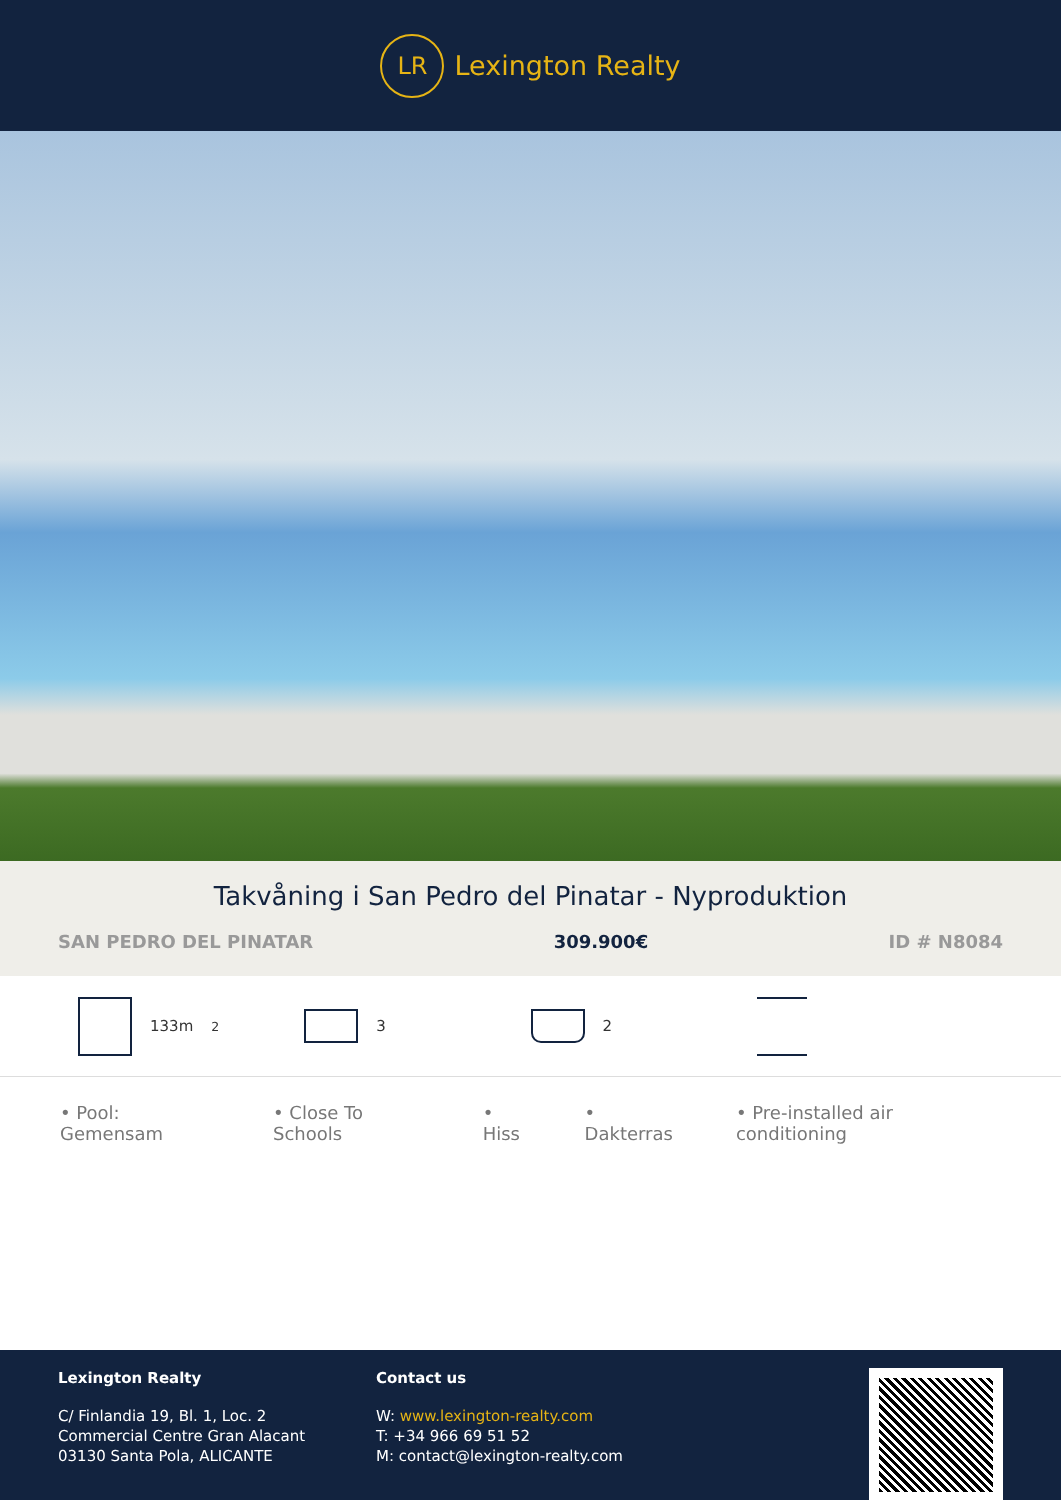LR
Lexington Realty
Takvåning i San Pedro del Pinatar - Nyproduktion
SAN PEDRO DEL PINATAR 309.900€ ID # N8084
133m<sup>2</sup> 3 2
• Pool: Gemensam • Close To Schools • Hiss • Dakterras • Pre-installed air conditioning
Lexington Realty
C/ Finlandia 19, Bl. 1, Loc. 2
Commercial Centre Gran Alacant
03130 Santa Pola, ALICANTE
Contact us
W: www.lexington-realty.com
T: +34 966 69 51 52
M: contact@lexington-realty.com